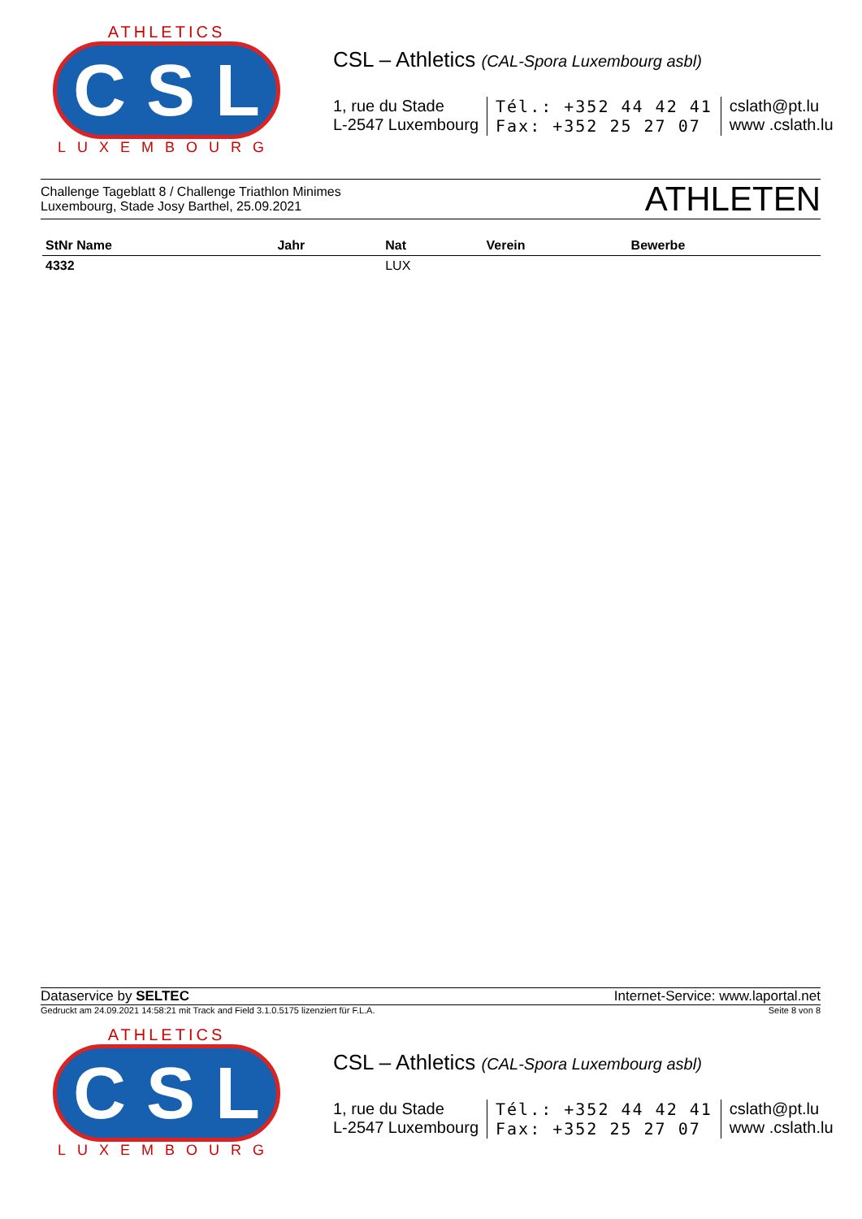ATHLETICS
C S L
LUXEMBOURG
CSL – Athletics (CAL-Spora Luxembourg asbl)
1, rue du Stade
L-2547 Luxembourg
Tél.: +352 44 42 41
Fax: +352 25 27 07
cslath@pt.lu
www .cslath.lu
Challenge Tageblatt 8 / Challenge Triathlon Minimes
Luxembourg, Stade Josy Barthel, 25.09.2021
ATHLETEN
| StNr Name | Jahr | Nat | Verein | Bewerbe |
| --- | --- | --- | --- | --- |
| 4332 | | LUX | | |
Dataservice by SELTEC Internet-Service: www.laportal.net
Gedruckt am 24.09.2021 14:58:21 mit Track and Field 3.1.0.5175 lizenziert für F.L.A. Seite 8 von 8
ATHLETICS
C S L
LUXEMBOURG
CSL – Athletics (CAL-Spora Luxembourg asbl)
1, rue du Stade
L-2547 Luxembourg
Tél.: +352 44 42 41
Fax: +352 25 27 07
cslath@pt.lu
www .cslath.lu